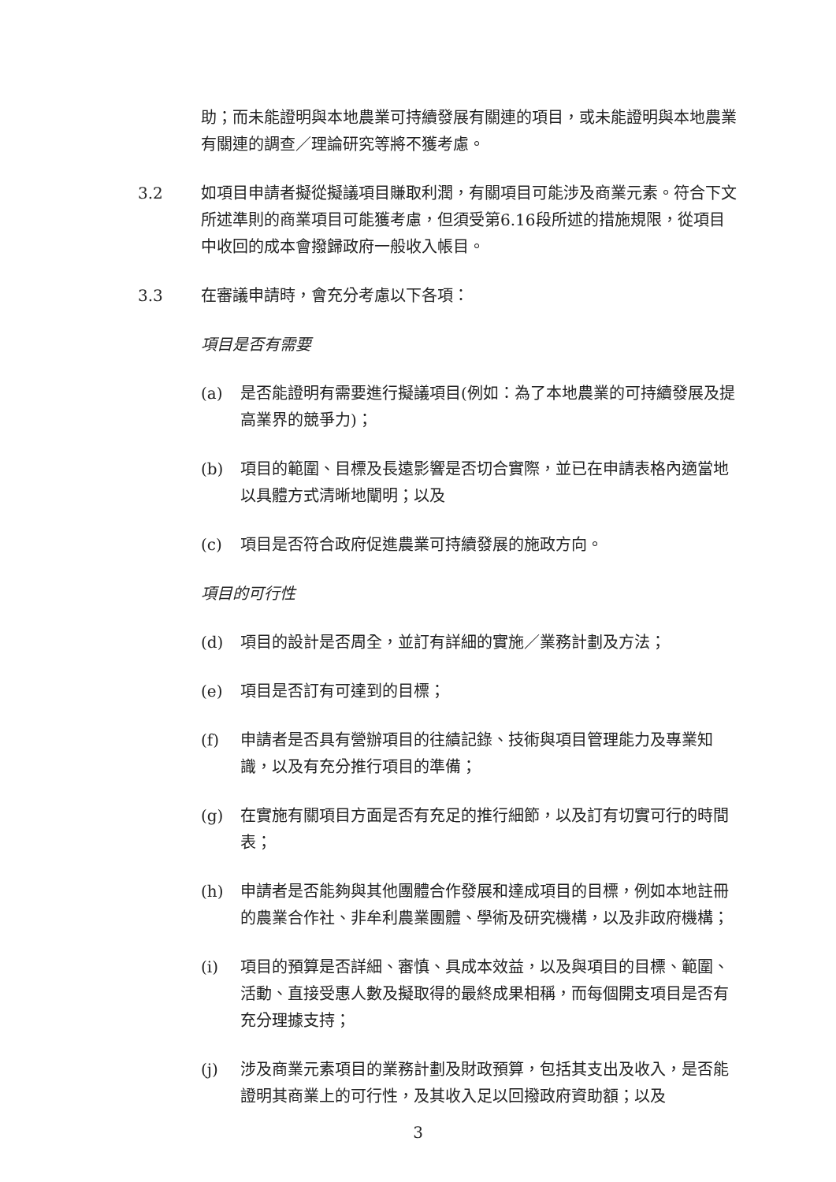助；而未能證明與本地農業可持續發展有關連的項目，或未能證明與本地農業有關連的調查／理論研究等將不獲考慮。
3.2
如項目申請者擬從擬議項目賺取利潤，有關項目可能涉及商業元素。符合下文所述準則的商業項目可能獲考慮，但須受第6.16段所述的措施規限，從項目中收回的成本會撥歸政府一般收入帳目。
3.3
在審議申請時，會充分考慮以下各項：
項目是否有需要
(a) 是否能證明有需要進行擬議項目(例如：為了本地農業的可持續發展及提高業界的競爭力)；
(b) 項目的範圍、目標及長遠影響是否切合實際，並已在申請表格內適當地以具體方式清晰地闡明；以及
(c) 項目是否符合政府促進農業可持續發展的施政方向。
項目的可行性
(d) 項目的設計是否周全，並訂有詳細的實施／業務計劃及方法；
(e) 項目是否訂有可達到的目標；
(f) 申請者是否具有營辦項目的往績記錄、技術與項目管理能力及專業知識，以及有充分推行項目的準備；
(g) 在實施有關項目方面是否有充足的推行細節，以及訂有切實可行的時間表；
(h) 申請者是否能夠與其他團體合作發展和達成項目的目標，例如本地註冊的農業合作社、非牟利農業團體、學術及研究機構，以及非政府機構；
(i) 項目的預算是否詳細、審慎、具成本效益，以及與項目的目標、範圍、活動、直接受惠人數及擬取得的最終成果相稱，而每個開支項目是否有充分理據支持；
(j) 涉及商業元素項目的業務計劃及財政預算，包括其支出及收入，是否能證明其商業上的可行性，及其收入足以回撥政府資助額；以及
3